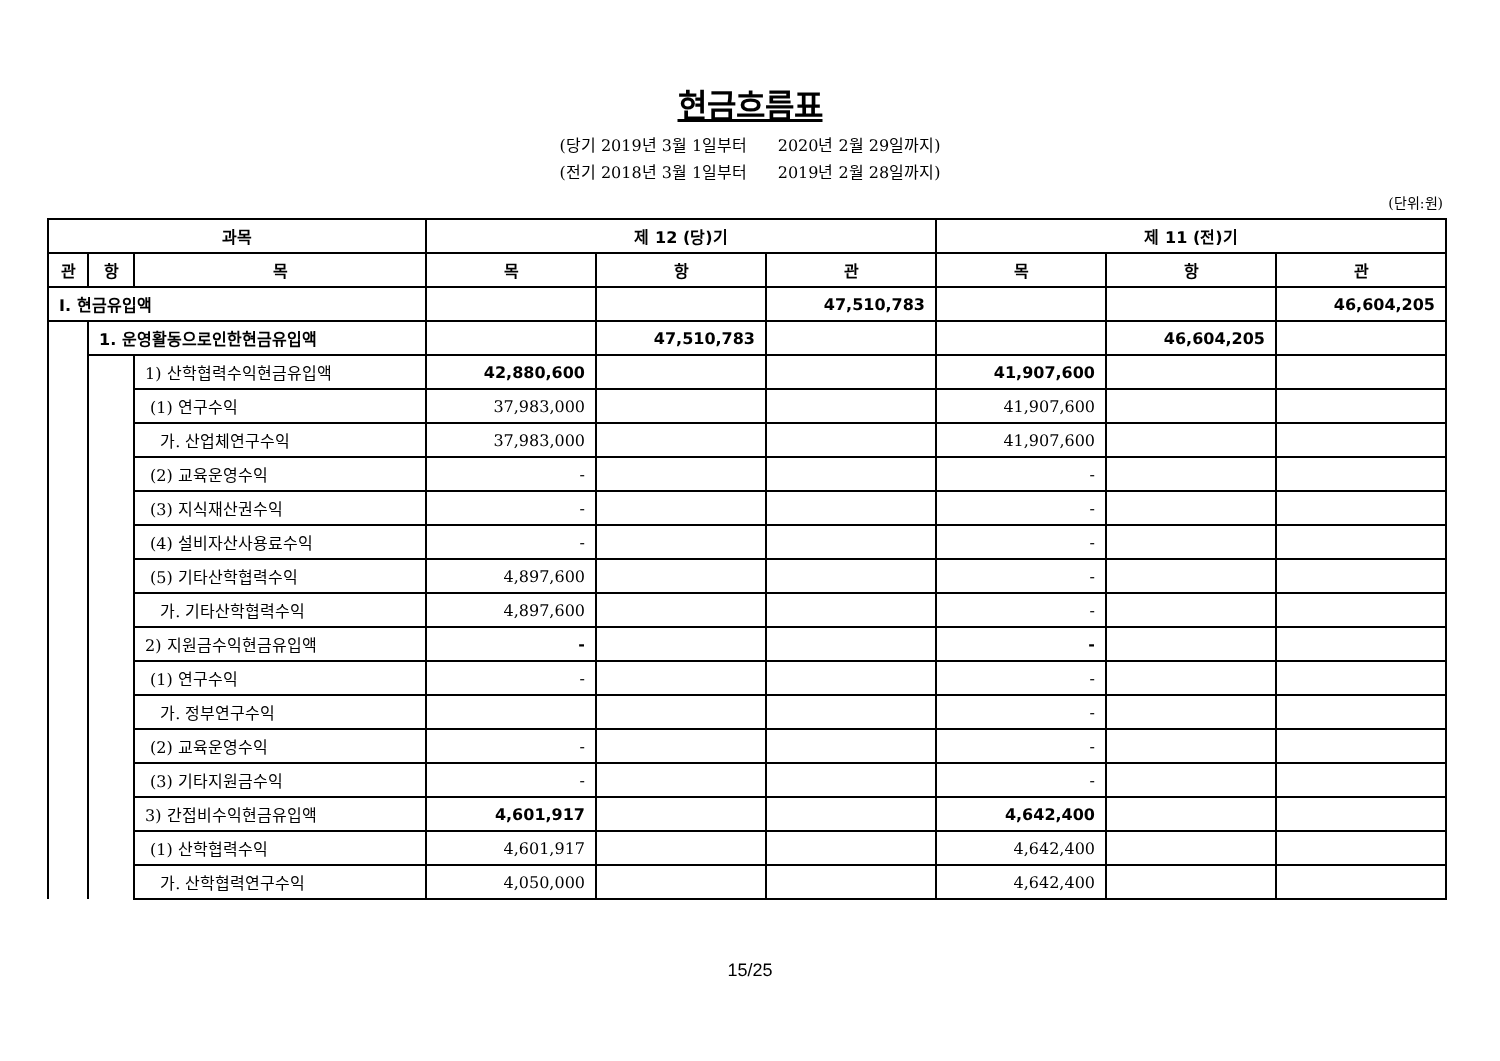현금흐름표
(당기 2019년 3월 1일부터 2020년 2월 29일까지)
(전기 2018년 3월 1일부터 2019년 2월 28일까지)
(단위:원)
| 과목 | | | 제 12 (당)기 | | | 제 11 (전)기 | | |
| --- | --- | --- | --- | --- | --- | --- | --- | --- |
| 관 | 항 | 목 | 목 | 항 | 관 | 목 | 항 | 관 |
| Ⅰ. 현금유입액 | | | | | 47,510,783 | | | 46,604,205 |
| | 1. 운영활동으로인한현금유입액 | | | 47,510,783 | | | 46,604,205 | |
| | | 1) 산학협력수익현금유입액 | 42,880,600 | | | 41,907,600 | | |
| | | (1) 연구수익 | 37,983,000 | | | 41,907,600 | | |
| | | 가. 산업체연구수익 | 37,983,000 | | | 41,907,600 | | |
| | | (2) 교육운영수익 | - | | | - | | |
| | | (3) 지식재산권수익 | - | | | - | | |
| | | (4) 설비자산사용료수익 | - | | | - | | |
| | | (5) 기타산학협력수익 | 4,897,600 | | | - | | |
| | | 가. 기타산학협력수익 | 4,897,600 | | | - | | |
| | | 2) 지원금수익현금유입액 | - | | | - | | |
| | | (1) 연구수익 | - | | | - | | |
| | | 가. 정부연구수익 | | | | - | | |
| | | (2) 교육운영수익 | - | | | - | | |
| | | (3) 기타지원금수익 | - | | | - | | |
| | | 3) 간접비수익현금유입액 | 4,601,917 | | | 4,642,400 | | |
| | | (1) 산학협력수익 | 4,601,917 | | | 4,642,400 | | |
| | | 가. 산학협력연구수익 | 4,050,000 | | | 4,642,400 | | |
15/25